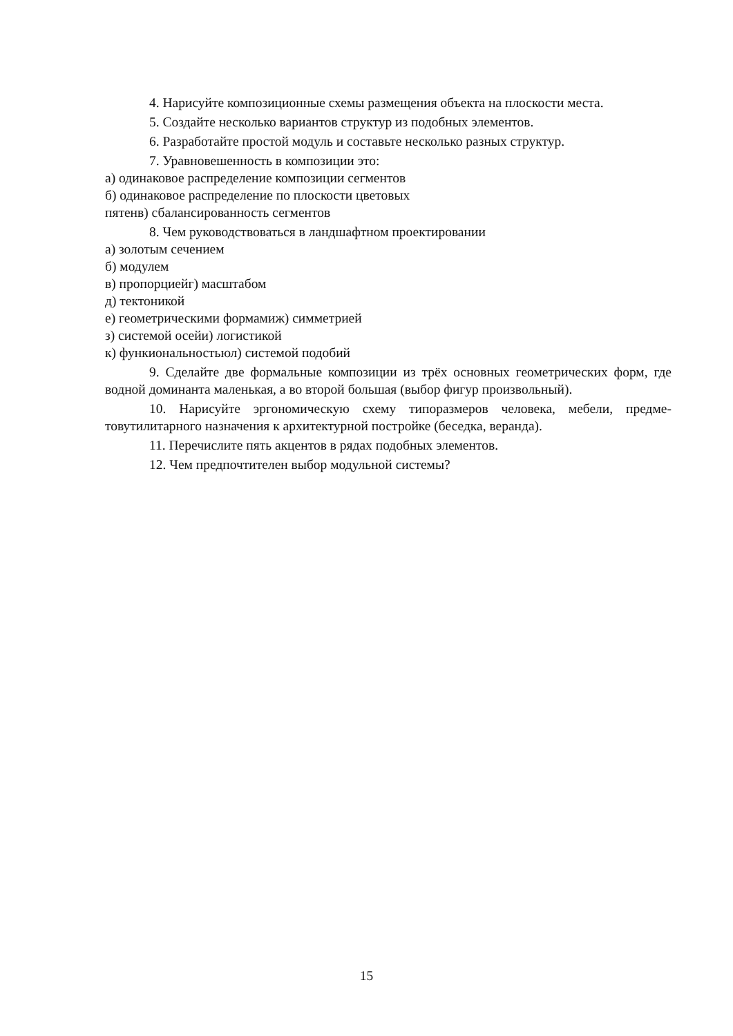4. Нарисуйте композиционные схемы размещения объекта на плоскости места.
5. Создайте несколько вариантов структур из подобных элементов.
6. Разработайте простой модуль и составьте несколько разных структур.
7. Уравновешенность в композиции это:
а) одинаковое распределение композиции сегментов
б) одинаковое распределение по плоскости цветовых
пятенв) сбалансированность сегментов
8. Чем руководствоваться в ландшафтном проектировании
а) золотым сечением
б) модулем
в) пропорциейг) масштабом
д) тектоникой
е) геометрическими формамиж) симметрией
з) системой осейи) логистикой
к) функиональностьюл) системой подобий
9. Сделайте две формальные композиции из трёх основных геометрических форм, где водной доминанта маленькая, а во второй большая (выбор фигур произвольный).
10. Нарисуйте эргономическую схему типоразмеров человека, мебели, предме-товутилитарного назначения к архитектурной постройке (беседка, веранда).
11. Перечислите пять акцентов в рядах подобных элементов.
12. Чем предпочтителен выбор модульной системы?
15